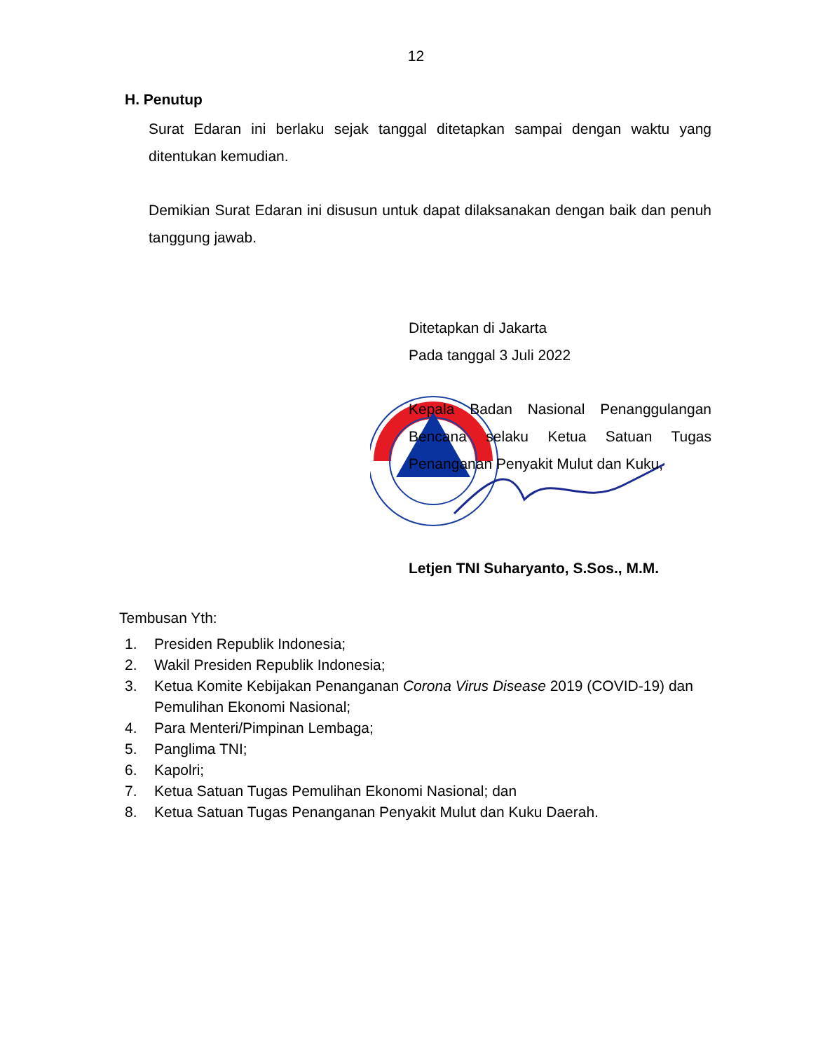12
H. Penutup
Surat Edaran ini berlaku sejak tanggal ditetapkan sampai dengan waktu yang ditentukan kemudian.
Demikian Surat Edaran ini disusun untuk dapat dilaksanakan dengan baik dan penuh tanggung jawab.
Ditetapkan di Jakarta
Pada tanggal 3 Juli 2022
Kepala Badan Nasional Penanggulangan Bencana selaku Ketua Satuan Tugas Penanganan Penyakit Mulut dan Kuku,
Letjen TNI Suharyanto, S.Sos., M.M.
Tembusan Yth:
1. Presiden Republik Indonesia;
2. Wakil Presiden Republik Indonesia;
3. Ketua Komite Kebijakan Penanganan Corona Virus Disease 2019 (COVID-19) dan Pemulihan Ekonomi Nasional;
4. Para Menteri/Pimpinan Lembaga;
5. Panglima TNI;
6. Kapolri;
7. Ketua Satuan Tugas Pemulihan Ekonomi Nasional; dan
8. Ketua Satuan Tugas Penanganan Penyakit Mulut dan Kuku Daerah.